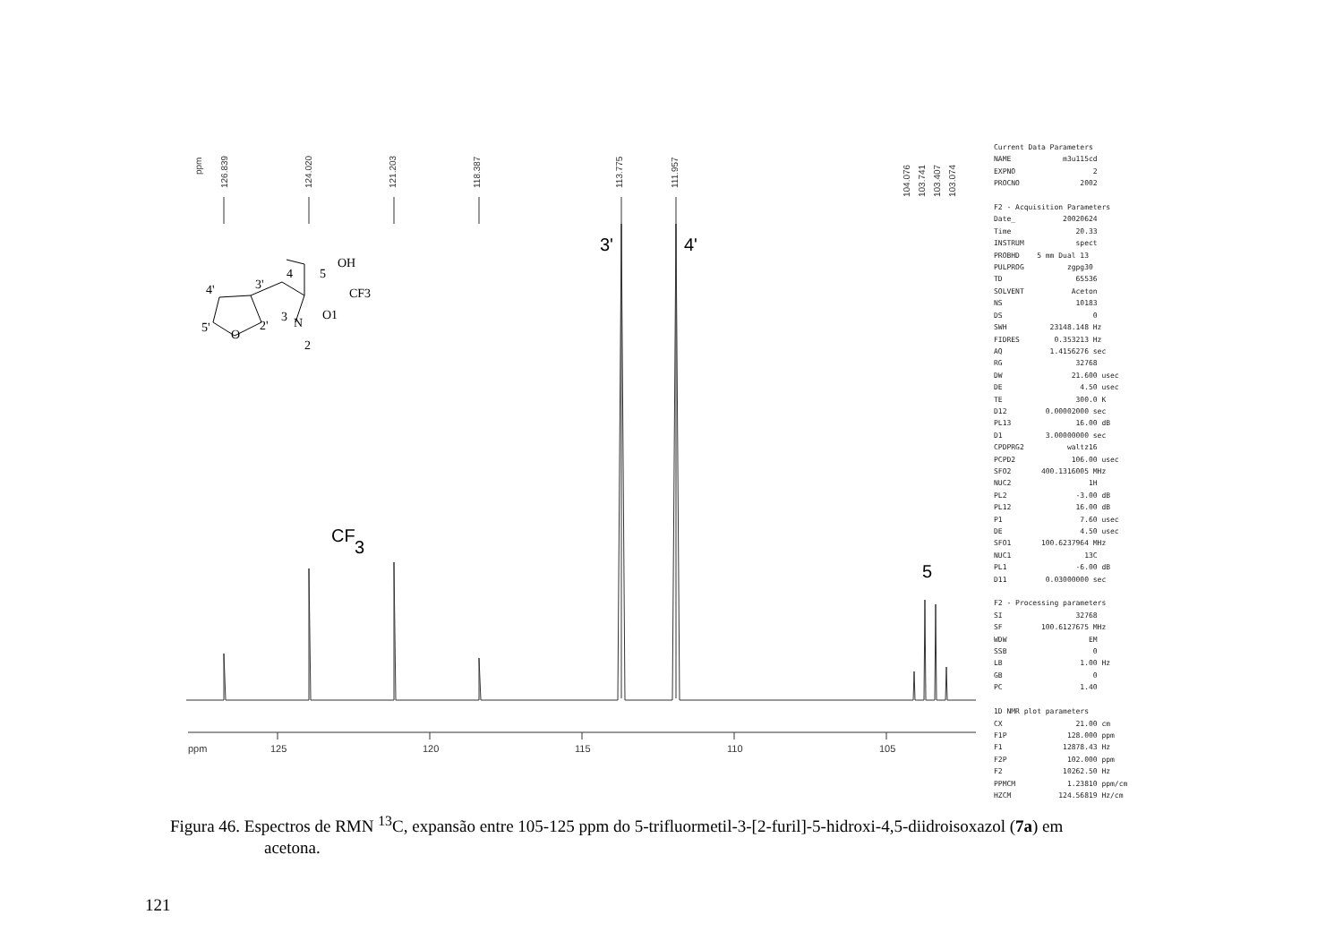ppm
126.839
124.020
121.203
118.387
113.775
111.957
104.076
103.741
103.407
103.074
ppm
125
120
115
110
105
3'
4'
5
CF
3
4'
3'
4
5
OH
CF3
5'
O
2'
3
N
O1
2
Current Data Parameters NAME m3u115cd EXPNO 2 PROCNO 2002 F2 - Acquisition Parameters Date_ 20020624 Time 20.33 INSTRUM spect PROBHD 5 mm Dual 13 PULPROG zgpg30 TD 65536 SOLVENT Aceton NS 10183 DS 0 SWH 23148.148 Hz FIDRES 0.353213 Hz AQ 1.4156276 sec RG 32768 DW 21.600 usec DE 4.50 usec TE 300.0 K D12 0.00002000 sec PL13 16.00 dB D1 3.00000000 sec CPDPRG2 waltz16 PCPD2 106.00 usec SFO2 400.1316005 MHz NUC2 1H PL2 -3.00 dB PL12 16.00 dB P1 7.60 usec DE 4.50 usec SFO1 100.6237964 MHz NUC1 13C PL1 -6.00 dB D11 0.03000000 sec F2 - Processing parameters SI 32768 SF 100.6127675 MHz WDW EM SSB 0 LB 1.00 Hz GB 0 PC 1.40 1D NMR plot parameters CX 21.00 cm F1P 128.000 ppm F1 12878.43 Hz F2P 102.000 ppm F2 10262.50 Hz PPMCM 1.23810 ppm/cm HZCM 124.56819 Hz/cm
Figura 46. Espectros de RMN <sup>13</sup>C, expansão entre 105-125 ppm do 5-trifluormetil-3-[2-furil]-5-hidroxi-4,5-diidroisoxazol (7a) em
acetona.
121